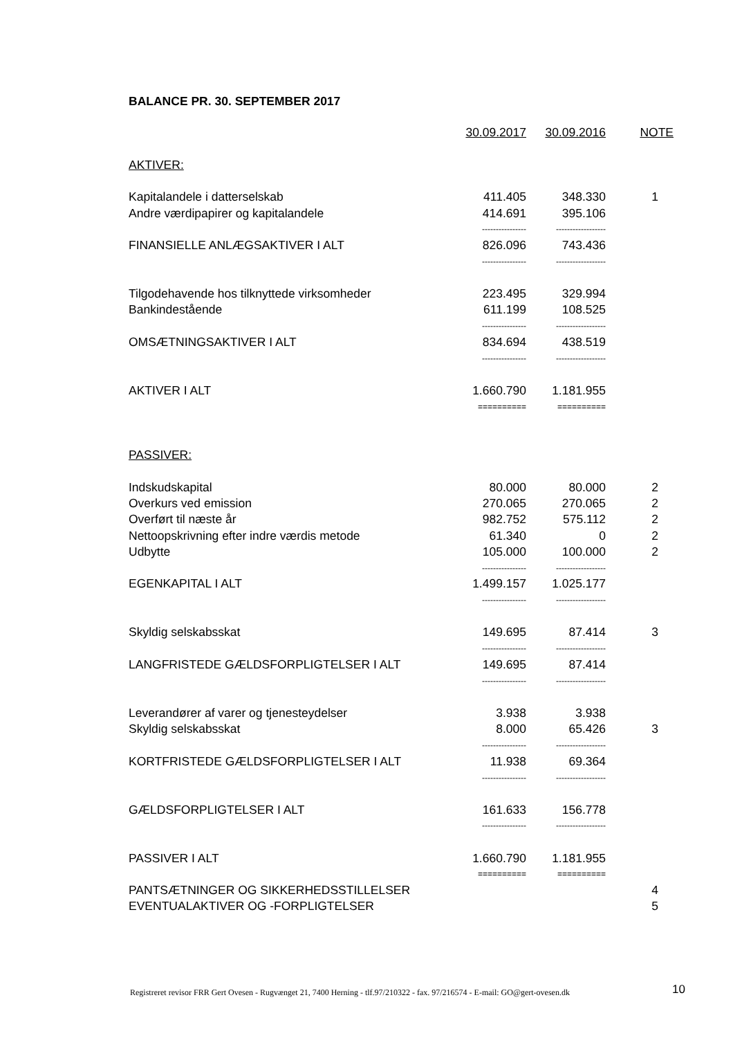BALANCE PR. 30. SEPTEMBER 2017
| | 30.09.2017 | 30.09.2016 | NOTE |
| --- | --- | --- | --- |
| AKTIVER: | | | |
| Kapitalandele i datterselskab | 411.405 | 348.330 | 1 |
| Andre værdipapirer og kapitalandele | 414.691 | 395.106 | |
| | ---------------- | ------------------ | |
| FINANSIELLE ANLÆGSAKTIVER I ALT | 826.096 | 743.436 | |
| | ---------------- | ------------------ | |
| Tilgodehavende hos tilknyttede virksomheder | 223.495 | 329.994 | |
| Bankindestående | 611.199 | 108.525 | |
| | ---------------- | ------------------ | |
| OMSÆTNINGSAKTIVER I ALT | 834.694 | 438.519 | |
| | ---------------- | ------------------ | |
| AKTIVER I ALT | 1.660.790 | 1.181.955 | |
| | ========== | ========== | |
| PASSIVER: | | | |
| Indskudskapital | 80.000 | 80.000 | 2 |
| Overkurs ved emission | 270.065 | 270.065 | 2 |
| Overført til næste år | 982.752 | 575.112 | 2 |
| Nettoopskrivning efter indre værdis metode | 61.340 | 0 | 2 |
| Udbytte | 105.000 | 100.000 | 2 |
| | ---------------- | ------------------ | |
| EGENKAPITAL I ALT | 1.499.157 | 1.025.177 | |
| | ---------------- | ------------------ | |
| Skyldig selskabsskat | 149.695 | 87.414 | 3 |
| | ---------------- | ------------------ | |
| LANGFRISTEDE GÆLDSFORPLIGTELSER I ALT | 149.695 | 87.414 | |
| | ---------------- | ------------------ | |
| Leverandører af varer og tjenesteydelser | 3.938 | 3.938 | |
| Skyldig selskabsskat | 8.000 | 65.426 | 3 |
| | ---------------- | ------------------ | |
| KORTFRISTEDE GÆLDSFORPLIGTELSER I ALT | 11.938 | 69.364 | |
| | ---------------- | ------------------ | |
| GÆLDSFORPLIGTELSER I ALT | 161.633 | 156.778 | |
| | ---------------- | ------------------ | |
| PASSIVER I ALT | 1.660.790 | 1.181.955 | |
| | ========== | ========== | |
| PANTSÆTNINGER OG SIKKERHEDSSTILLELSER | | | 4 |
| EVENTUALAKTIVER OG -FORPLIGTELSER | | | 5 |
Registreret revisor FRR Gert Ovesen - Rugvænget 21, 7400 Herning - tlf.97/210322 - fax. 97/216574 - E-mail: GO@gert-ovesen.dk
10